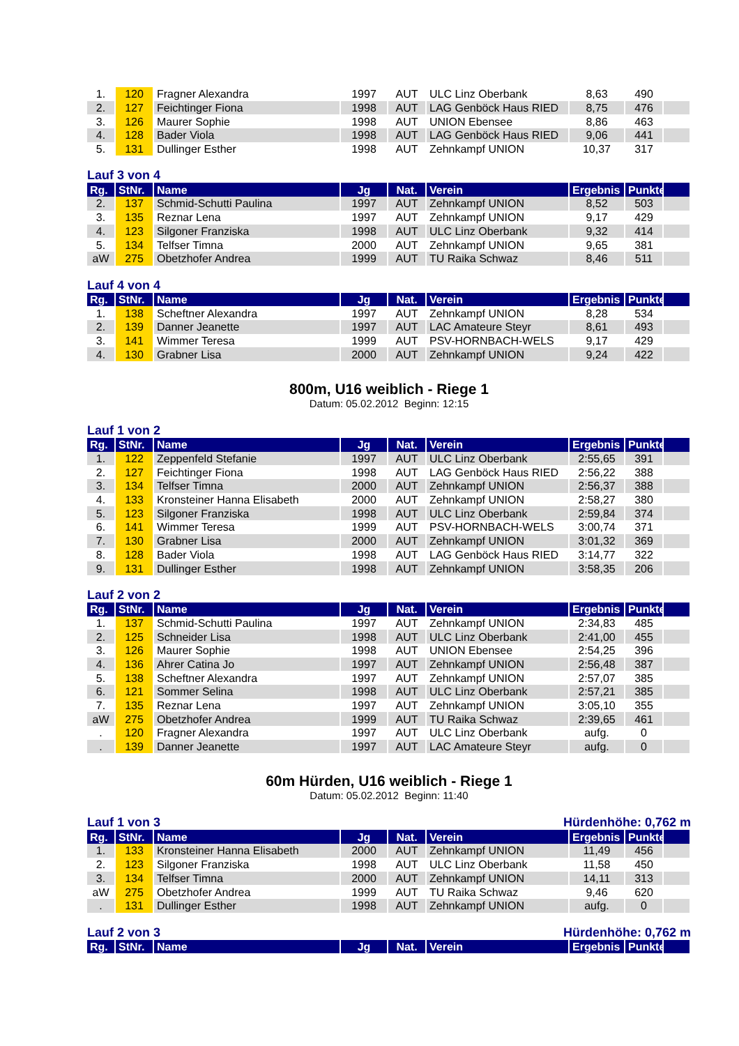| 1. | 120 | Fragner Alexandra | 1997 | AUT | ULC Linz Oberbank | 8,63 | 490 | |
| 2. | 127 | Feichtinger Fiona | 1998 | AUT | LAG Genböck Haus RIED | 8,75 | 476 | |
| 3. | 126 | Maurer Sophie | 1998 | AUT | UNION Ebensee | 8,86 | 463 | |
| 4. | 128 | Bader Viola | 1998 | AUT | LAG Genböck Haus RIED | 9,06 | 441 | |
| 5. | 131 | Dullinger Esther | 1998 | AUT | Zehnkampf UNION | 10,37 | 317 | |
Lauf 3 von 4
| Rg. | StNr. | Name | Jg | Nat. | Verein | Ergebnis | Punkte | |
| --- | --- | --- | --- | --- | --- | --- | --- | --- |
| 2. | 137 | Schmid-Schutti Paulina | 1997 | AUT | Zehnkampf UNION | 8,52 | 503 | |
| 3. | 135 | Reznar Lena | 1997 | AUT | Zehnkampf UNION | 9,17 | 429 | |
| 4. | 123 | Silgoner Franziska | 1998 | AUT | ULC Linz Oberbank | 9,32 | 414 | |
| 5. | 134 | Telfser Timna | 2000 | AUT | Zehnkampf UNION | 9,65 | 381 | |
| aW | 275 | Obetzhofer Andrea | 1999 | AUT | TU Raika Schwaz | 8,46 | 511 | |
Lauf 4 von 4
| Rg. | StNr. | Name | Jg | Nat. | Verein | Ergebnis | Punkte | |
| --- | --- | --- | --- | --- | --- | --- | --- | --- |
| 1. | 138 | Scheftner Alexandra | 1997 | AUT | Zehnkampf UNION | 8,28 | 534 | |
| 2. | 139 | Danner Jeanette | 1997 | AUT | LAC Amateure Steyr | 8,61 | 493 | |
| 3. | 141 | Wimmer Teresa | 1999 | AUT | PSV-HORNBACH-WELS | 9,17 | 429 | |
| 4. | 130 | Grabner Lisa | 2000 | AUT | Zehnkampf UNION | 9,24 | 422 | |
800m, U16 weiblich - Riege 1
Datum: 05.02.2012 Beginn: 12:15
Lauf 1 von 2
| Rg. | StNr. | Name | Jg | Nat. | Verein | Ergebnis | Punkte | |
| --- | --- | --- | --- | --- | --- | --- | --- | --- |
| 1. | 122 | Zeppenfeld Stefanie | 1997 | AUT | ULC Linz Oberbank | 2:55,65 | 391 | |
| 2. | 127 | Feichtinger Fiona | 1998 | AUT | LAG Genböck Haus RIED | 2:56,22 | 388 | |
| 3. | 134 | Telfser Timna | 2000 | AUT | Zehnkampf UNION | 2:56,37 | 388 | |
| 4. | 133 | Kronsteiner Hanna Elisabeth | 2000 | AUT | Zehnkampf UNION | 2:58,27 | 380 | |
| 5. | 123 | Silgoner Franziska | 1998 | AUT | ULC Linz Oberbank | 2:59,84 | 374 | |
| 6. | 141 | Wimmer Teresa | 1999 | AUT | PSV-HORNBACH-WELS | 3:00,74 | 371 | |
| 7. | 130 | Grabner Lisa | 2000 | AUT | Zehnkampf UNION | 3:01,32 | 369 | |
| 8. | 128 | Bader Viola | 1998 | AUT | LAG Genböck Haus RIED | 3:14,77 | 322 | |
| 9. | 131 | Dullinger Esther | 1998 | AUT | Zehnkampf UNION | 3:58,35 | 206 | |
Lauf 2 von 2
| Rg. | StNr. | Name | Jg | Nat. | Verein | Ergebnis | Punkte | |
| --- | --- | --- | --- | --- | --- | --- | --- | --- |
| 1. | 137 | Schmid-Schutti Paulina | 1997 | AUT | Zehnkampf UNION | 2:34,83 | 485 | |
| 2. | 125 | Schneider Lisa | 1998 | AUT | ULC Linz Oberbank | 2:41,00 | 455 | |
| 3. | 126 | Maurer Sophie | 1998 | AUT | UNION Ebensee | 2:54,25 | 396 | |
| 4. | 136 | Ahrer Catina Jo | 1997 | AUT | Zehnkampf UNION | 2:56,48 | 387 | |
| 5. | 138 | Scheftner Alexandra | 1997 | AUT | Zehnkampf UNION | 2:57,07 | 385 | |
| 6. | 121 | Sommer Selina | 1998 | AUT | ULC Linz Oberbank | 2:57,21 | 385 | |
| 7. | 135 | Reznar Lena | 1997 | AUT | Zehnkampf UNION | 3:05,10 | 355 | |
| aW | 275 | Obetzhofer Andrea | 1999 | AUT | TU Raika Schwaz | 2:39,65 | 461 | |
| . | 120 | Fragner Alexandra | 1997 | AUT | ULC Linz Oberbank | aufg. | 0 | |
| . | 139 | Danner Jeanette | 1997 | AUT | LAC Amateure Steyr | aufg. | 0 | |
60m Hürden, U16 weiblich - Riege 1
Datum: 05.02.2012 Beginn: 11:40
Lauf 1 von 3 Hürdenhöhe: 0,762 m
| Rg. | StNr. | Name | Jg | Nat. | Verein | Ergebnis | Punkte | |
| --- | --- | --- | --- | --- | --- | --- | --- | --- |
| 1. | 133 | Kronsteiner Hanna Elisabeth | 2000 | AUT | Zehnkampf UNION | 11,49 | 456 | |
| 2. | 123 | Silgoner Franziska | 1998 | AUT | ULC Linz Oberbank | 11,58 | 450 | |
| 3. | 134 | Telfser Timna | 2000 | AUT | Zehnkampf UNION | 14,11 | 313 | |
| aW | 275 | Obetzhofer Andrea | 1999 | AUT | TU Raika Schwaz | 9,46 | 620 | |
| . | 131 | Dullinger Esther | 1998 | AUT | Zehnkampf UNION | aufg. | 0 | |
Lauf 2 von 3 Hürdenhöhe: 0,762 m
| Rg. | StNr. | Name | Jg | Nat. | Verein | Ergebnis | Punkte | |
| --- | --- | --- | --- | --- | --- | --- | --- | --- |